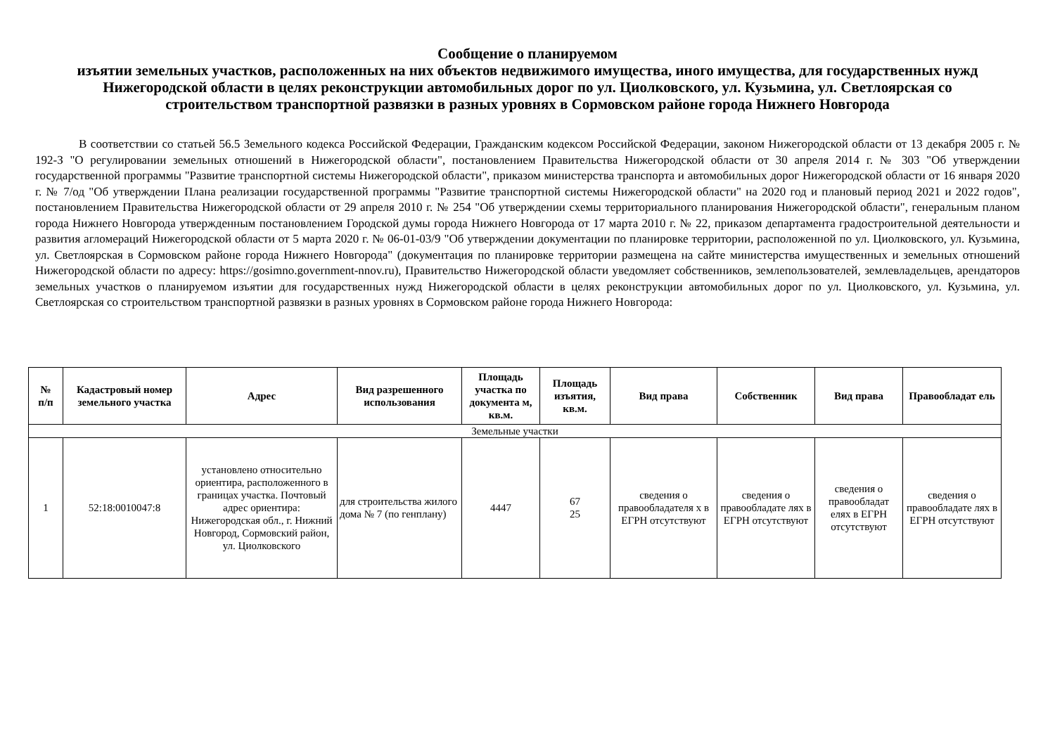Сообщение о планируемом
изъятии земельных участков, расположенных на них объектов недвижимого имущества, иного имущества, для государственных нужд Нижегородской области в целях реконструкции автомобильных дорог по ул. Циолковского, ул. Кузьмина, ул. Светлоярская со строительством транспортной развязки в разных уровнях в Сормовском районе города Нижнего Новгорода
В соответствии со статьей 56.5 Земельного кодекса Российской Федерации, Гражданским кодексом Российской Федерации, законом Нижегородской области от 13 декабря 2005 г. № 192-З "О регулировании земельных отношений в Нижегородской области", постановлением Правительства Нижегородской области от 30 апреля 2014 г. № 303 "Об утверждении государственной программы "Развитие транспортной системы Нижегородской области", приказом министерства транспорта и автомобильных дорог Нижегородской области от 16 января 2020 г. № 7/од "Об утверждении Плана реализации государственной программы "Развитие транспортной системы Нижегородской области" на 2020 год и плановый период 2021 и 2022 годов", постановлением Правительства Нижегородской области от 29 апреля 2010 г. № 254 "Об утверждении схемы территориального планирования Нижегородской области", генеральным планом города Нижнего Новгорода утвержденным постановлением Городской думы города Нижнего Новгорода от 17 марта 2010 г. № 22, приказом департамента градостроительной деятельности и развития агломераций Нижегородской области от 5 марта 2020 г. № 06-01-03/9 "Об утверждении документации по планировке территории, расположенной по ул. Циолковского, ул. Кузьмина, ул. Светлоярская в Сормовском районе города Нижнего Новгорода" (документация по планировке территории размещена на сайте министерства имущественных и земельных отношений Нижегородской области по адресу: https://gosimno.government-nnov.ru), Правительство Нижегородской области уведомляет собственников, землепользователей, землевладельцев, арендаторов земельных участков о планируемом изъятии для государственных нужд Нижегородской области в целях реконструкции автомобильных дорог по ул. Циолковского, ул. Кузьмина, ул. Светлоярская со строительством транспортной развязки в разных уровнях в Сормовском районе города Нижнего Новгорода:
| № п/п | Кадастровый номер земельного участка | Адрес | Вид разрешенного использования | Площадь участка по документа м, кв.м. | Площадь изъятия, кв.м. | Вид права | Собственник | Вид права | Правообладат ель |
| --- | --- | --- | --- | --- | --- | --- | --- | --- | --- |
| Земельные участки | | | | | | | | | |
| 1 | 52:18:0010047:8 | установлено относительно ориентира, расположенного в границах участка. Почтовый адрес ориентира: Нижегородская обл., г. Нижний Новгород, Сормовский район, ул. Циолковского | для строительства жилого дома № 7 (по генплану) | 4447 | 67 25 | сведения о правообладателя х в ЕГРН отсутствуют | сведения о правообладате лях в ЕГРН отсутствуют | сведения о правообладат елях в ЕГРН отсутствуют | сведения о правообладате лях в ЕГРН отсутствуют |